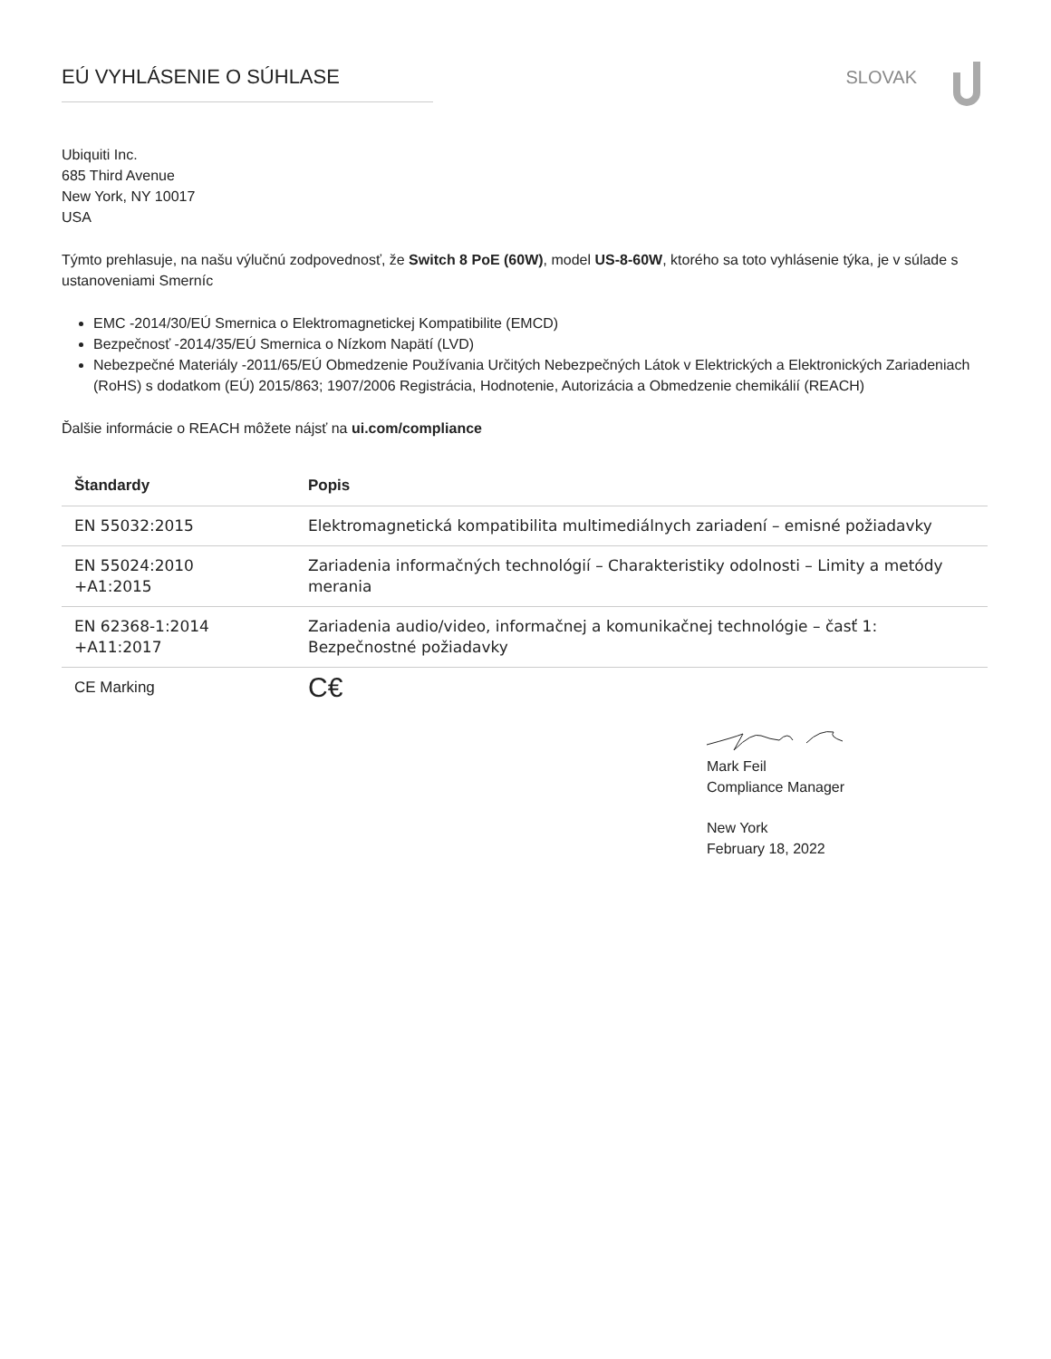EÚ VYHLÁSENIE O SÚHLASE SLOVAK
Ubiquiti Inc.
685 Third Avenue
New York, NY 10017
USA
Týmto prehlasuje, na našu výlučnú zodpovednosť, že Switch 8 PoE (60W), model US-8-60W, ktorého sa toto vyhlásenie týka, je v súlade s ustanoveniami Smerníc
EMC -2014/30/EÚ Smernica o Elektromagnetickej Kompatibilite (EMCD)
Bezpečnosť -2014/35/EÚ Smernica o Nízkom Napätí (LVD)
Nebezpečné Materiály -2011/65/EÚ Obmedzenie Používania Určitých Nebezpečných Látok v Elektrických a Elektronických Zariadeniach (RoHS) s dodatkom (EÚ) 2015/863; 1907/2006 Registrácia, Hodnotenie, Autorizácia a Obmedzenie chemikálií (REACH)
Ďalšie informácie o REACH môžete nájsť na ui.com/compliance
| Štandardy | Popis |
| --- | --- |
| EN 55032:2015 | Elektromagnetická kompatibilita multimediálnych zariadení – emisné požiadavky |
| EN 55024:2010 +A1:2015 | Zariadenia informačných technológií – Charakteristiky odolnosti – Limity a metódy merania |
| EN 62368-1:2014 +A11:2017 | Zariadenia audio/video, informačnej a komunikačnej technológie – časť 1: Bezpečnostné požiadavky |
| CE Marking | C€ |
Mark Feil
Compliance Manager
New York
February 18, 2022